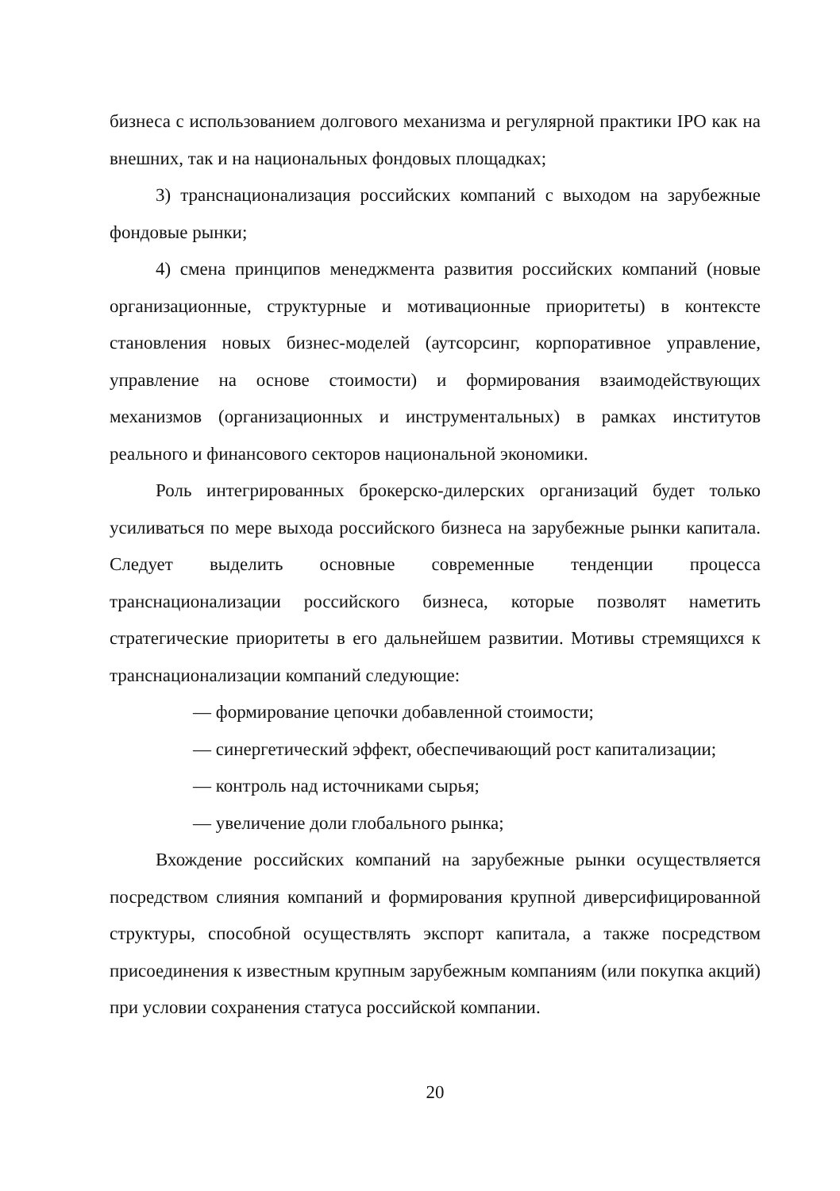бизнеса с использованием долгового механизма и регулярной практики IPO как на внешних, так и на национальных фондовых площадках;
3) транснационализация российских компаний с выходом на зарубежные фондовые рынки;
4) смена принципов менеджмента развития российских компаний (новые организационные, структурные и мотивационные приоритеты) в контексте становления новых бизнес-моделей (аутсорсинг, корпоративное управление, управление на основе стоимости) и формирования взаимодействующих механизмов (организационных и инструментальных) в рамках институтов реального и финансового секторов национальной экономики.
Роль интегрированных брокерско-дилерских организаций будет только усиливаться по мере выхода российского бизнеса на зарубежные рынки капитала. Следует выделить основные современные тенденции процесса транснационализации российского бизнеса, которые позволят наметить стратегические приоритеты в его дальнейшем развитии. Мотивы стремящихся к транснационализации компаний следующие:
— формирование цепочки добавленной стоимости;
— синергетический эффект, обеспечивающий рост капитализации;
— контроль над источниками сырья;
— увеличение доли глобального рынка;
Вхождение российских компаний на зарубежные рынки осуществляется посредством слияния компаний и формирования крупной диверсифицированной структуры, способной осуществлять экспорт капитала, а также посредством присоединения к известным крупным зарубежным компаниям (или покупка акций) при условии сохранения статуса российской компании.
20